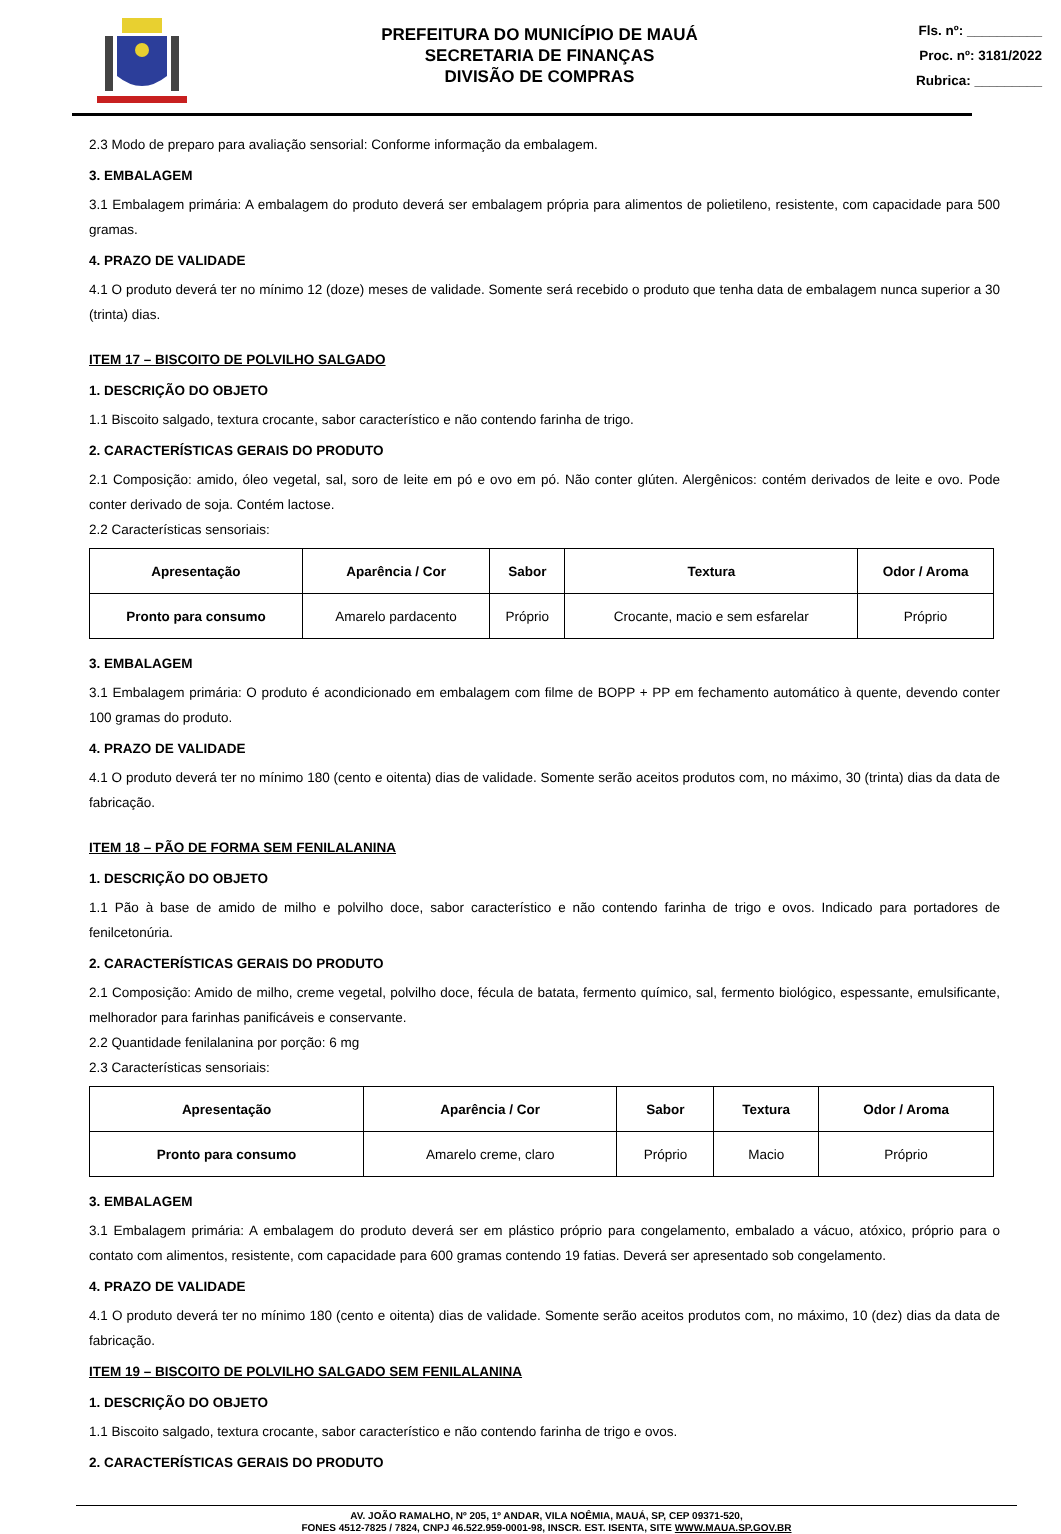PREFEITURA DO MUNICÍPIO DE MAUÁ
SECRETARIA DE FINANÇAS
DIVISÃO DE COMPRAS
Fls. nº: __________
Proc. nº: 3181/2022
Rubrica: _________
2.3 Modo de preparo para avaliação sensorial: Conforme informação da embalagem.
3. EMBALAGEM
3.1 Embalagem primária: A embalagem do produto deverá ser embalagem própria para alimentos de polietileno, resistente, com capacidade para 500 gramas.
4. PRAZO DE VALIDADE
4.1 O produto deverá ter no mínimo 12 (doze) meses de validade. Somente será recebido o produto que tenha data de embalagem nunca superior a 30 (trinta) dias.
ITEM 17 – BISCOITO DE POLVILHO SALGADO
1. DESCRIÇÃO DO OBJETO
1.1 Biscoito salgado, textura crocante, sabor característico e não contendo farinha de trigo.
2. CARACTERÍSTICAS GERAIS DO PRODUTO
2.1 Composição: amido, óleo vegetal, sal, soro de leite em pó e ovo em pó. Não conter glúten. Alergênicos: contém derivados de leite e ovo. Pode conter derivado de soja. Contém lactose.
2.2 Características sensoriais:
| Apresentação | Aparência / Cor | Sabor | Textura | Odor / Aroma |
| --- | --- | --- | --- | --- |
| Pronto para consumo | Amarelo pardacento | Próprio | Crocante, macio e sem esfarelar | Próprio |
3. EMBALAGEM
3.1 Embalagem primária: O produto é acondicionado em embalagem com filme de BOPP + PP em fechamento automático à quente, devendo conter 100 gramas do produto.
4. PRAZO DE VALIDADE
4.1 O produto deverá ter no mínimo 180 (cento e oitenta) dias de validade. Somente serão aceitos produtos com, no máximo, 30 (trinta) dias da data de fabricação.
ITEM 18 – PÃO DE FORMA SEM FENILALANINA
1. DESCRIÇÃO DO OBJETO
1.1 Pão à base de amido de milho e polvilho doce, sabor característico e não contendo farinha de trigo e ovos. Indicado para portadores de fenilcetonúria.
2. CARACTERÍSTICAS GERAIS DO PRODUTO
2.1 Composição: Amido de milho, creme vegetal, polvilho doce, fécula de batata, fermento químico, sal, fermento biológico, espessante, emulsificante, melhorador para farinhas panificáveis e conservante.
2.2 Quantidade fenilalanina por porção: 6 mg
2.3 Características sensoriais:
| Apresentação | Aparência / Cor | Sabor | Textura | Odor / Aroma |
| --- | --- | --- | --- | --- |
| Pronto para consumo | Amarelo creme, claro | Próprio | Macio | Próprio |
3. EMBALAGEM
3.1 Embalagem primária: A embalagem do produto deverá ser em plástico próprio para congelamento, embalado a vácuo, atóxico, próprio para o contato com alimentos, resistente, com capacidade para 600 gramas contendo 19 fatias. Deverá ser apresentado sob congelamento.
4. PRAZO DE VALIDADE
4.1 O produto deverá ter no mínimo 180 (cento e oitenta) dias de validade. Somente serão aceitos produtos com, no máximo, 10 (dez) dias da data de fabricação.
ITEM 19 – BISCOITO DE POLVILHO SALGADO SEM FENILALANINA
1. DESCRIÇÃO DO OBJETO
1.1 Biscoito salgado, textura crocante, sabor característico e não contendo farinha de trigo e ovos.
2. CARACTERÍSTICAS GERAIS DO PRODUTO
AV. JOÃO RAMALHO, Nº 205, 1º ANDAR, VILA NOÊMIA, MAUÁ, SP, CEP 09371-520,
FONES 4512-7825 / 7824, CNPJ 46.522.959-0001-98, INSCR. EST. ISENTA, SITE WWW.MAUA.SP.GOV.BR